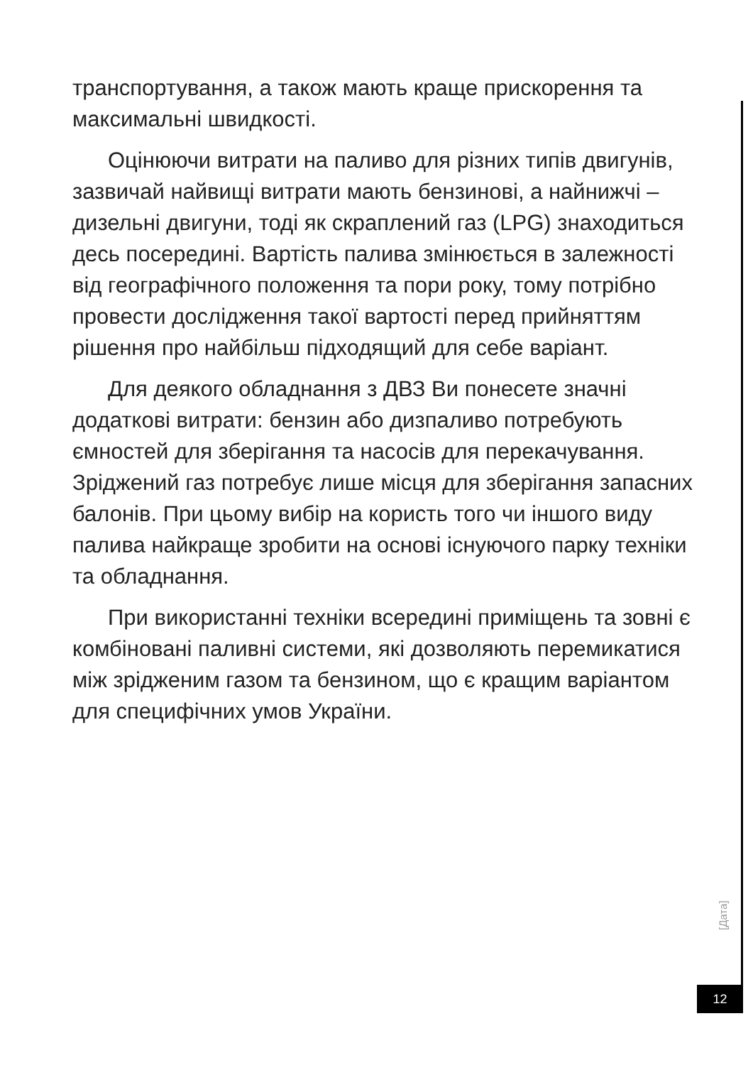транспортування, а також мають краще прискорення та максимальні швидкості.
Оцінюючи витрати на паливо для різних типів двигунів, зазвичай найвищі витрати мають бензинові, а найнижчі – дизельні двигуни, тоді як скраплений газ (LPG) знаходиться десь посередині. Вартість палива змінюється в залежності від географічного положення та пори року, тому потрібно провести дослідження такої вартості перед прийняттям рішення про найбільш підходящий для себе варіант.
Для деякого обладнання з ДВЗ Ви понесете значні додаткові витрати: бензин або дизпаливо потребують ємностей для зберігання та насосів для перекачування. Зріджений газ потребує лише місця для зберігання запасних балонів. При цьому вибір на користь того чи іншого виду палива найкраще зробити на основі існуючого парку техніки та обладнання.
При використанні техніки всередині приміщень та зовні є комбіновані паливні системи, які дозволяють перемикатися між зрідженим газом та бензином, що є кращим варіантом для специфічних умов України.
[Дата]
12